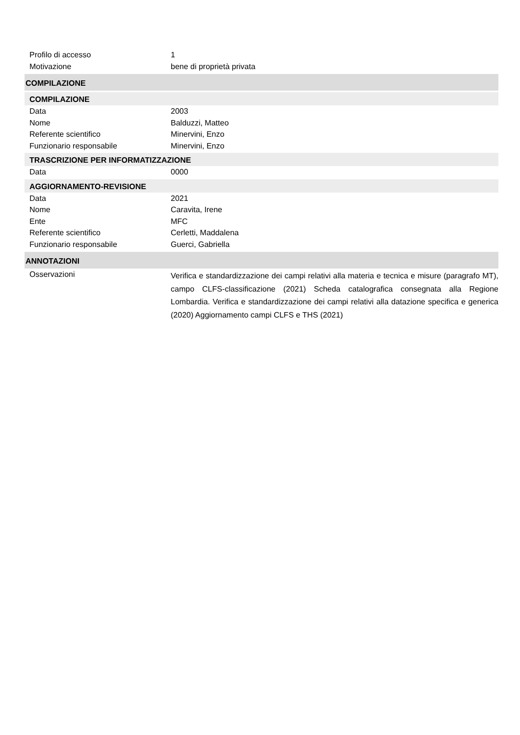Profilo di accesso 1
Motivazione bene di proprietà privata
COMPILAZIONE
COMPILAZIONE
Data 2003
Nome Balduzzi, Matteo
Referente scientifico Minervini, Enzo
Funzionario responsabile Minervini, Enzo
TRASCRIZIONE PER INFORMATIZZAZIONE
Data 0000
AGGIORNAMENTO-REVISIONE
Data 2021
Nome Caravita, Irene
Ente MFC
Referente scientifico Cerletti, Maddalena
Funzionario responsabile Guerci, Gabriella
ANNOTAZIONI
Osservazioni
Verifica e standardizzazione dei campi relativi alla materia e tecnica e misure (paragrafo MT), campo CLFS-classificazione (2021) Scheda catalografica consegnata alla Regione Lombardia. Verifica e standardizzazione dei campi relativi alla datazione specifica e generica (2020) Aggiornamento campi CLFS e THS (2021)